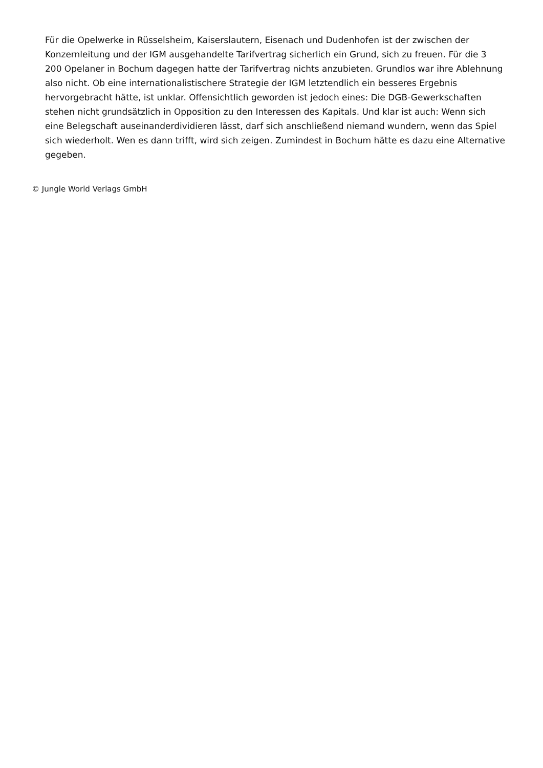Für die Opelwerke in Rüsselsheim, Kaiserslautern, Eisenach und Dudenhofen ist der zwischen der Konzernleitung und der IGM ausgehandelte Tarifvertrag sicherlich ein Grund, sich zu freuen. Für die 3 200 Opelaner in Bochum dagegen hatte der Tarifvertrag nichts anzubieten. Grundlos war ihre Ablehnung also nicht. Ob eine internationalistischere Strategie der IGM letztendlich ein besseres Ergebnis hervorgebracht hätte, ist unklar. Offensichtlich geworden ist jedoch eines: Die DGB-Gewerkschaften stehen nicht grundsätzlich in Opposition zu den Interessen des Kapitals. Und klar ist auch: Wenn sich eine Belegschaft auseinanderdividieren lässt, darf sich anschließend niemand wundern, wenn das Spiel sich wiederholt. Wen es dann trifft, wird sich zeigen. Zumindest in Bochum hätte es dazu eine Alternative gegeben.
© Jungle World Verlags GmbH